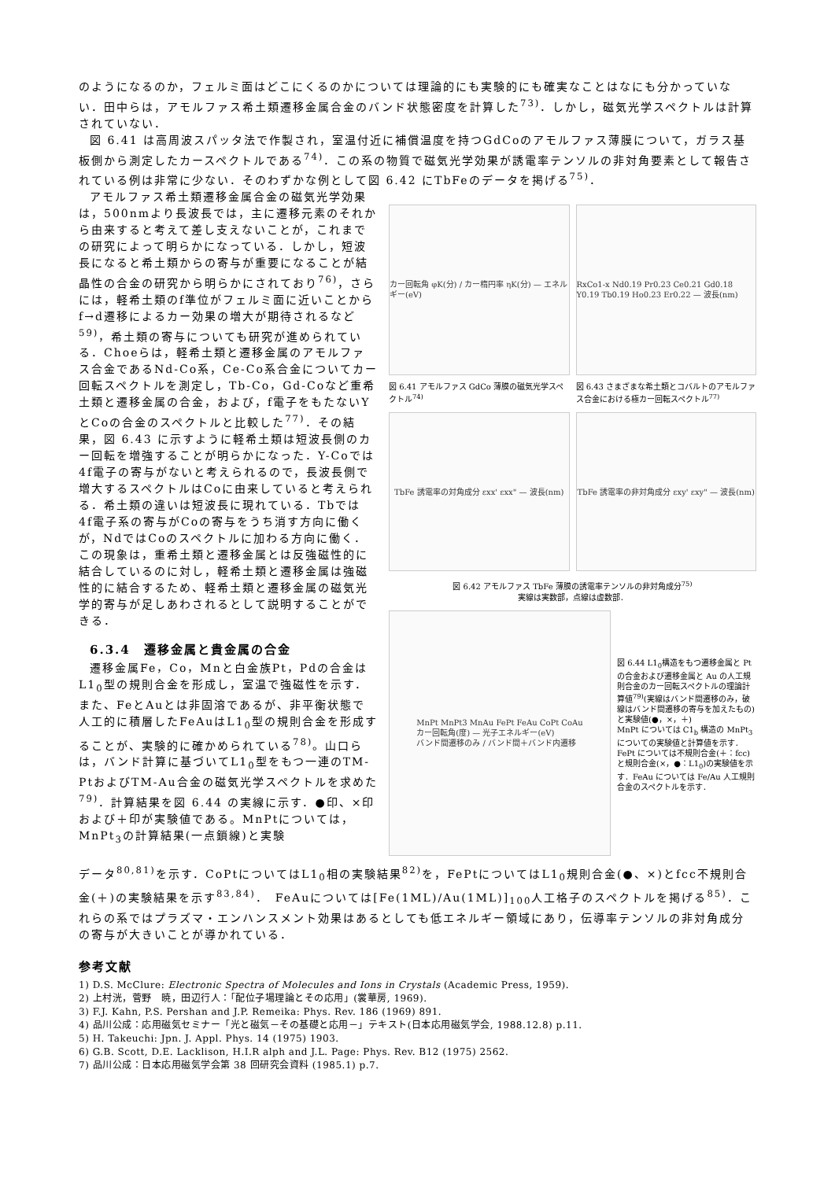のようになるのか，フェルミ面はどこにくるのかについては理論的にも実験的にも確実なことはなにも分かっていない．田中らは，アモルファス希土類遷移金属合金のバンド状態密度を計算した<sup>73)</sup>．しかし，磁気光学スペクトルは計算されていない．
図 6.41 は高周波スパッタ法で作製され，室温付近に補償温度を持つGdCoのアモルファス薄膜について，ガラス基板側から測定したカースペクトルである<sup>74)</sup>．この系の物質で磁気光学効果が誘電率テンソルの非対角要素として報告されている例は非常に少ない．そのわずかな例として図 6.42 にTbFeのデータを掲げる<sup>75)</sup>．
アモルファス希土類遷移金属合金の磁気光学効果は，500nmより長波長では，主に遷移元素のそれから由来すると考えて差し支えないことが，これまでの研究によって明らかになっている．しかし，短波長になると希土類からの寄与が重要になることが結晶性の合金の研究から明らかにされており<sup>76)</sup>，さらには，軽希土類のf準位がフェルミ面に近いことからf→d遷移によるカー効果の増大が期待されるなど<sup>59)</sup>，希土類の寄与についても研究が進められている．Choeらは，軽希土類と遷移金属のアモルファス合金であるNd-Co系，Ce-Co系合金についてカー回転スペクトルを測定し，Tb-Co，Gd-Coなど重希土類と遷移金属の合金，および，f電子をもたないYとCoの合金のスペクトルと比較した<sup>77)</sup>．その結果，図 6.43 に示すように軽希土類は短波長側のカー回転を増強することが明らかになった．Y-Coでは 4f電子の寄与がないと考えられるので，長波長側で増大するスペクトルはCoに由来していると考えられる．希土類の違いは短波長に現れている．Tbでは 4f電子系の寄与がCoの寄与をうち消す方向に働くが，NdではCoのスペクトルに加わる方向に働く．この現象は，重希土類と遷移金属とは反強磁性的に結合しているのに対し，軽希土類と遷移金属は強磁性的に結合するため、軽希土類と遷移金属の磁気光学的寄与が足しあわされるとして説明することができる．
6.3.4　遷移金属と貴金属の合金
遷移金属Fe，Co，Mnと白金族Pt，Pdの合金はL1<sub>0</sub>型の規則合金を形成し，室温で強磁性を示す．また、FeとAuとは非固溶であるが、非平衡状態で人工的に積層したFeAuはL1<sub>0</sub>型の規則合金を形成することが、実験的に確かめられている<sup>78)</sup>。山口らは，バンド計算に基づいてL1<sub>0</sub>型をもつ一連のTM-PtおよびTM-Au合金の磁気光学スペクトルを求めた<sup>79)</sup>．計算結果を図 6.44 の実線に示す．●印、×印および＋印が実験値である。MnPtについては，MnPt<sub>3</sub>の計算結果(一点鎖線)と実験
カー回転角 φK(分) / カー楕円率 ηK(分) — エネルギー(eV)
図 6.41 アモルファス GdCo 薄膜の磁気光学スペクトル<sup>74)</sup>
RxCo1-x Nd0.19 Pr0.23 Ce0.21 Gd0.18 Y0.19 Tb0.19 Ho0.23 Er0.22 — 波長(nm)
図 6.43 さまざまな希土類とコバルトのアモルファス合金における極カー回転スペクトル<sup>77)</sup>
TbFe 誘電率の対角成分 εxx' εxx" — 波長(nm)
TbFe 誘電率の非対角成分 εxy' εxy" — 波長(nm)
図 6.42 アモルファス TbFe 薄膜の誘電率テンソルの非対角成分<sup>75)</sup>
実線は実数部，点線は虚数部．
MnPt MnPt3 MnAu FePt FeAu CoPt CoAu
カー回転角(度) — 光子エネルギー(eV)
バンド間遷移のみ / バンド間＋バンド内遷移
図 6.44 L1<sub>0</sub>構造をもつ遷移金属と Pt の合金および遷移金属と Au の人工規則合金のカー回転スペクトルの理論計算値<sup>79)</sup>(実線はバンド間遷移のみ，破線はバンド間遷移の寄与を加えたもの)と実験値(●，×，＋)
MnPt については C1<sub>b</sub> 構造の MnPt<sub>3</sub> についての実験値と計算値を示す．FePt については不規則合金(＋：fcc)と規則合金(×，●：L1<sub>0</sub>)の実験値を示す．FeAu については Fe/Au 人工規則合金のスペクトルを示す．
データ<sup>80,81)</sup>を示す．CoPtについてはL1<sub>0</sub>相の実験結果<sup>82)</sup>を，FePtについてはL1<sub>0</sub>規則合金(●、×)とfcc不規則合金(＋)の実験結果を示す<sup>83,84)</sup>．　FeAuについては[Fe(1ML)/Au(1ML)]<sub>100</sub>人工格子のスペクトルを掲げる<sup>85)</sup>．これらの系ではプラズマ・エンハンスメント効果はあるとしても低エネルギー領域にあり，伝導率テンソルの非対角成分の寄与が大きいことが導かれている．
参考文献
1) D.S. McClure: Electronic Spectra of Molecules and Ions in Crystals (Academic Press, 1959).
2) 上村洸，菅野　暁，田辺行人：「配位子場理論とその応用」(裳華房, 1969).
3) F.J. Kahn, P.S. Pershan and J.P. Remeika: Phys. Rev. 186 (1969) 891.
4) 品川公成：応用磁気セミナー「光と磁気－その基礎と応用－」テキスト(日本応用磁気学会, 1988.12.8) p.11.
5) H. Takeuchi: Jpn. J. Appl. Phys. 14 (1975) 1903.
6) G.B. Scott, D.E. Lacklison, H.I.R alph and J.L. Page: Phys. Rev. B12 (1975) 2562.
7) 品川公成：日本応用磁気学会第 38 回研究会資料 (1985.1) p.7.